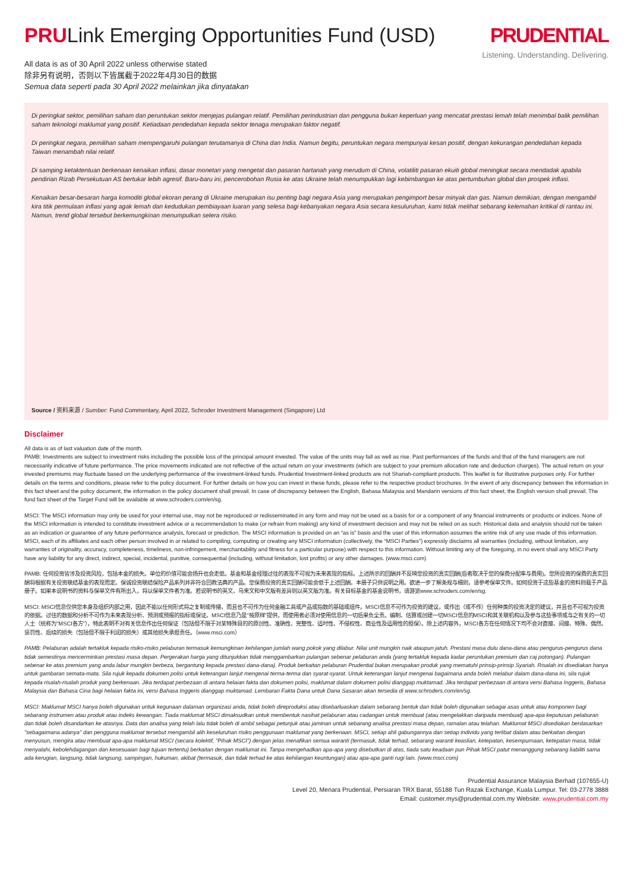PRULink Emerging Opportunities Fund (USD)
PRUDENTIAL
Listening. Understanding. Delivering.
All data is as of 30 April 2022 unless otherwise stated
除非另有说明，否则以下皆属截于2022年4月30日的数据
Semua data seperti pada 30 April 2022 melainkan jika dinyatakan
Di peringkat sektor, pemilihan saham dan peruntukan sektor menjejas pulangan relatif. Pemilihan perindustrian dan pengguna bukan keperluan yang mencatat prestasi lemah telah menimbal balik pemilihan saham teknologi maklumat yang positif. Ketiadaan pendedahan kepada sektor tenaga merupakan faktor negatif.
Di peringkat negara, pemilihan saham mempengaruhi pulangan terutamanya di China dan India. Namun begitu, peruntukan negara mempunyai kesan positif, dengan kekurangan pendedahan kepada Taiwan menambah nilai relatif.
Di samping ketaktentuan berkenaan kenaikan inflasi, dasar monetari yang mengetat dan pasaran hartanah yang merudum di China, volatiliti pasaran ekuiti global meningkat secara mendadak apabila pendirian Rizab Persekutuan AS bertukar lebih agresif. Baru-baru ini, pencerobohan Rusia ke atas Ukraine telah menumpukkan lagi kebimbangan ke atas pertumbuhan global dan prospek inflasi.
Kenaikan besar-besaran harga komoditi global ekoran perang di Ukraine merupakan isu penting bagi negara Asia yang merupakan pengimport besar minyak dan gas. Namun demikian, dengan mengambil kira titik permulaan inflasi yang agak lemah dan kedudukan pembiayaan luaran yang selesa bagi kebanyakan negara Asia secara kesuluruhan, kami tidak melihat sebarang kelemahan kritikal di rantau ini. Namun, trend global tersebut berkemungkinan menumpulkan selera risiko.
Source / 资料来源 / Sumber: Fund Commentary, April 2022, Schroder Investment Management (Singapore) Ltd
Disclaimer
All data is as of last valuation date of the month.
PAMB: Investments are subject to investment risks including the possible loss of the principal amount invested. The value of the units may fall as well as rise. Past performances of the funds and that of the fund managers are not necessarily indicative of future performance. The price movements indicated are not reflective of the actual return on your investments (which are subject to your premium allocation rate and deduction charges). The actual return on your invested premiums may fluctuate based on the underlying performance of the investment-linked funds. Prudential Investment-linked products are not Shariah-compliant products. This leaflet is for illustrative purposes only. For further details on the terms and conditions, please refer to the policy document. For further details on how you can invest in these funds, please refer to the respective product brochures. In the event of any discrepancy between the information in this fact sheet and the policy document, the information in the policy document shall prevail. In case of discrepancy between the English, Bahasa Malaysia and Mandarin versions of this fact sheet, the English version shall prevail. The fund fact sheet of the Target Fund will be available at www.schroders.com/en/sg.
MSCI: The MSCI information may only be used for your internal use, may not be reproduced or redisseminated in any form and may not be used as a basis for or a component of any financial instruments or products or indices. None of the MSCI information is intended to constitute investment advice or a recommendation to make (or refrain from making) any kind of investment decision and may not be relied on as such. Historical data and analysis should not be taken as an indication or guarantee of any future performance analysis, forecast or prediction. The MSCI information is provided on an “as is” basis and the user of this information assumes the entire risk of any use made of this information. MSCI, each of its affiliates and each other person involved in or related to compiling, computing or creating any MSCI information (collectively, the “MSCI Parties”) expressly disclaims all warranties (including, without limitation, any warranties of originality, accuracy, completeness, timeliness, non-infringement, merchantability and fitness for a particular purpose) with respect to this information. Without limiting any of the foregoing, in no event shall any MSCI Party have any liability for any direct, indirect, special, incidental, punitive, consequential (including, without limitation, lost profits) or any other damages. (www.msci.com)
PAMB: 任何投资皆涉及投资风险，包括本金的损失。单位的价值可能会扬升也会走低。基金和基金经理过往的表现不可视为未来表现的指标。上述所示的回酬并不反映您投资的真实回酬(后者取决于您的保费分配率与费用)。您所投资的保费的真实回酬将根据有关投资联结基金的表现而定。保诚投资联结保险产品系列并非符合回教法典的产品。您保费投资的真实回酬可能会低于上述回酬。本册子只供说明之用。欲进一步了解条规与细则，请参考保单文件。如何投资于这些基金的资料则载于产品册子。如果本说明书的资料与保单文件有所出入，将以保单文件者为准。若说明书的英文、马来文和中文版有差异则以英文版为准。有关目标基金的基金说明书，请游览www.schroders.com/en/sg.
MSCI: MSCI信息仅供您本身及组织内部之用，因此不能以任何形式将之复制或传播，而且也不可作为任何金融工具或产品或指数的基础或组件。MSCI信息不可作为投资的建议，或作出（或不作）任何种类的投资决定的建议，并且也不可视为投资的依据。过往的数据和分析不可作为未来表现分析、预测或预报的指标或保证。MSCI信息乃是"按原样"提供，而使用者必须对使用信息的一切后果负全责。编制、估算或创建一切MSCI信息的MSCI和其关联机构以及参与这些事项或与之有关的一切人士（统称为"MSCI各方"），特此表明不对有关信息作出任何保证（包括但不限于对某特殊目的的原创性、准确性、完整性、适时性、不侵权性、商业性及适用性的担保）。除上述内容外，MSCI各方在任何情况下均不会对直接、间接、特殊、偶然、惩罚性、后续的损失（包括但不限于利润的损失）或其他损失承担责任。（www.msci.com）
PAMB: Pelaburan adalah tertakluk kepada risiko-risiko pelaburan termasuk kemungkinan kehilangan jumlah wang pokok yang dilabur. Nilai unit mungkin naik ataupun jatuh. Prestasi masa dulu dana-dana atau pengurus-pengurus dana tidak semestinya mencerminkan prestasi masa depan. Pergerakan harga yang ditunjukkan tidak menggambarkan pulangan sebenar pelaburan anda (yang tertakluk kepada kadar peruntukan premium dan caj potongan). Pulangan sebenar ke atas premium yang anda labur mungkin berbeza, bergantung kepada prestasi dana-dana). Produk berkaitan pelaburan Prudential bukan merupakan produk yang mematuhi prinsip-prinsip Syariah. Risalah ini disediakan hanya untuk gambaran semata-mata. Sila rujuk kepada dokumen polisi untuk keterangan lanjut mengenai terma-terma dan syarat-syarat. Untuk keterangan lanjut mengenai bagaimana anda boleh melabur dalam dana-dana ini, sila rujuk kepada risalah-risalah produk yang berkenaan. Jika terdapat perbezaan di antara helaian fakta dan dokumen polisi, maklumat dalam dokumen polisi dianggap muktamad. Jika terdapat perbezaan di antara versi Bahasa Inggeris, Bahasa Malaysia dan Bahasa Cina bagi helaian fakta ini, versi Bahasa Inggeris dianggap muktamad. Lembaran Fakta Dana untuk Dana Sasaran akan tersedia di www.schroders.com/en/sg.
MSCI: Maklumat MSCI hanya boleh digunakan untuk kegunaan dalaman organizasi anda, tidak boleh direproduksi atau disebarluaskan dalam sebarang bentuk dan tidak boleh digunakan sebagai asas untuk atau komponen bagi sebarang instrumen atau produk atau indeks kewangan. Tiada maklumat MSCI dimaksudkan untuk membentuk nasihat pelaburan atau cadangan untuk membuat (atau mengelakkan daripada membuat) apa-apa keputusan pelaburan dan tidak boleh disandarkan ke atasnya. Data dan analisa yang telah lalu tidak boleh di ambil sebagai petunjuk atau jaminan untuk sebarang analisa prestasi masa depan, ramalan atau telahan. Maklumat MSCI disediakan berdasarkan "sebagaimana adanya" dan pengguna maklumat tersebut mengambil alih keseluruhan risiko penggunaan maklumat yang berkenaan. MSCI, setiap ahli gabungannya dan setiap individu yang terlibat dalam atau berkaitan dengan menyusun, mengira atau membuat apa-apa maklumat MSCI (secara kolektif, "Pihak MSCI") dengan jelas menafikan semua waranti (termasuk, tidak terhad, sebarang waranti keaslian, ketepatan, kesempurnaan, ketepatan masa, tidak menyalahi, kebolehdagangan dan kesesuaian bagi tujuan tertentu) berkaitan dengan maklumat ini. Tanpa mengehadkan apa-apa yang disebutkan di atas, tiada satu keadaan pun Pihak MSCI patut menanggung sebarang liabiliti sama ada kerugian, langsung, tidak langsung, sampingan, hukuman, akibat (termasuk, dan tidak terhad ke atas kehilangan keuntungan) atau apa-apa ganti rugi lain. (www.msci.com)
Prudential Assurance Malaysia Berhad (107655-U)
Level 20, Menara Prudential, Persiaran TRX Barat, 55188 Tun Razak Exchange, Kuala Lumpur. Tel: 03-2778 3888
Email: customer.mys@prudential.com.my Website: www.prudential.com.my